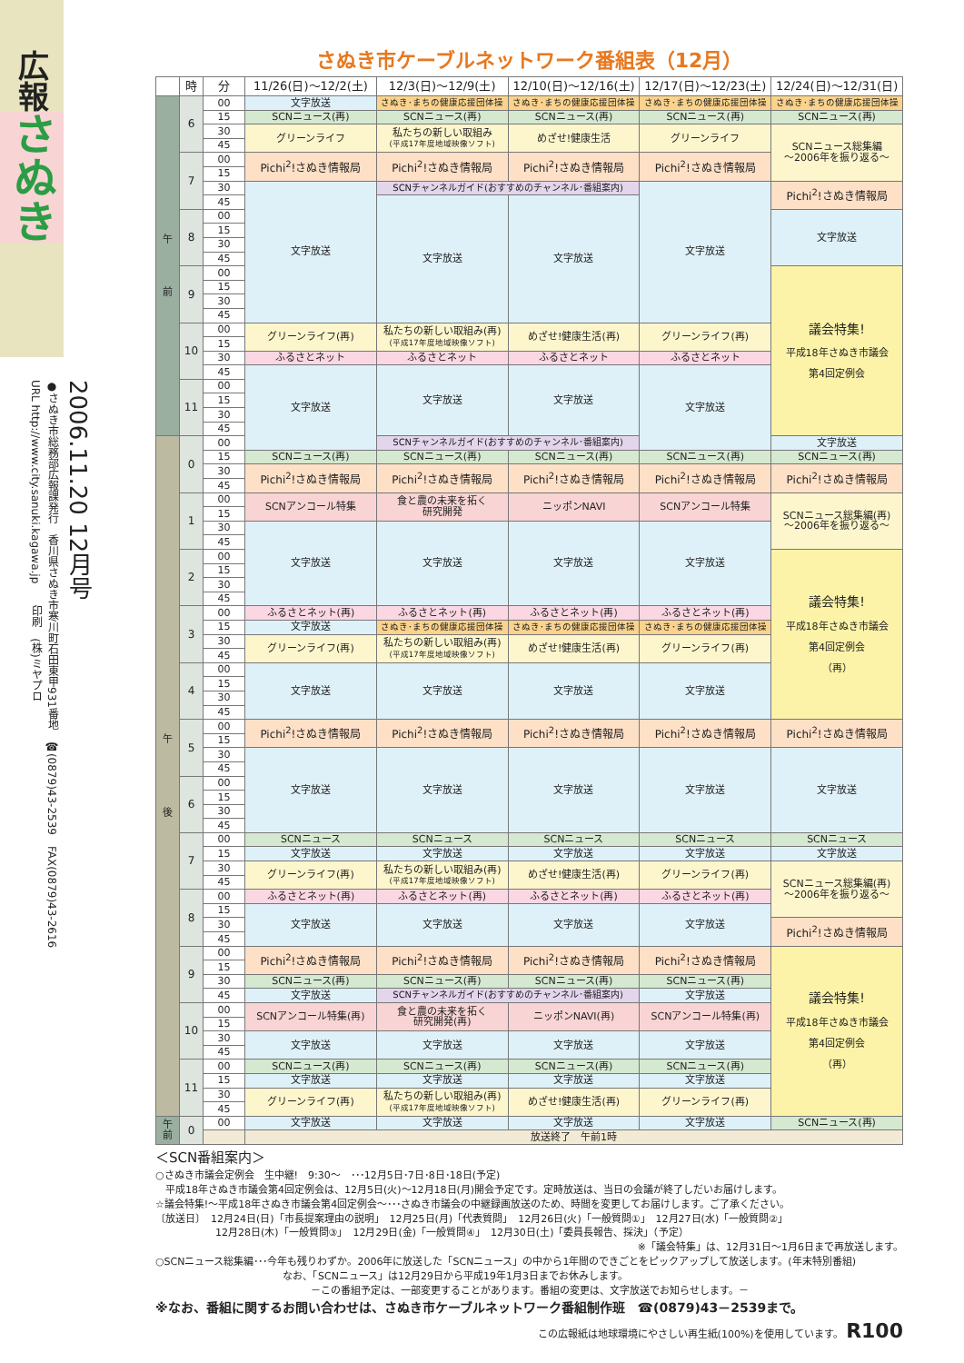広報 さぬき
2006.11.20 12月号
●さぬき市総務部広報課発行　香川県さぬき市寒川町石田東甲931番地　☎(0879)43-2539　FAX(0879)43-2616
URL http://www.city.sanuki.kagawa.jp　　印刷　(株)ミヤプロ
さぬき市ケーブルネットワーク番組表（12月）
| | 時 | 分 | 11/26(日)～12/2(土) | 12/3(日)～12/9(土) | 12/10(日)～12/16(土) | 12/17(日)～12/23(土) | 12/24(日)～12/31(日) |
| --- | --- | --- | --- | --- | --- | --- | --- |
| 午 前 | 6 | 00 | 文字放送 | さぬき･まちの健康応援団体操 | さぬき･まちの健康応援団体操 | さぬき･まちの健康応援団体操 | さぬき･まちの健康応援団体操 |
| | | 15 | SCNニュース(再) | SCNニュース(再) | SCNニュース(再) | SCNニュース(再) | SCNニュース(再) |
| | | 30 | グリーンライフ | 私たちの新しい取組み (平成17年度地域映像ソフト) | めざせ!健康生活 | グリーンライフ | SCNニュース総集編 ～2006年を振り返る～ |
| | | 45 | | | | | |
| | 7 | 00 | Pichi<sup>2</sup>!さぬき情報局 | Pichi<sup>2</sup>!さぬき情報局 | Pichi<sup>2</sup>!さぬき情報局 | Pichi<sup>2</sup>!さぬき情報局 | |
| | | 15 | | | | | |
| | | 30 | 文字放送 | SCNチャンネルガイド(おすすめのチャンネル･番組案内) | | 文字放送 | Pichi<sup>2</sup>!さぬき情報局 |
| | | 45 | | 文字放送 | 文字放送 | | |
| | 8 | 00 | | | | | 文字放送 |
| | | 15 | | | | | |
| | | 30 | | | | | |
| | | 45 | | | | | |
| | 9 | 00 | | | | | 議会特集! 平成18年さぬき市議会 第4回定例会 |
| | | 15 | | | | | |
| | | 30 | | | | | |
| | | 45 | | | | | |
| | 10 | 00 | グリーンライフ(再) | 私たちの新しい取組み(再) (平成17年度地域映像ソフト) | めざせ!健康生活(再) | グリーンライフ(再) | |
| | | 15 | | | | | |
| | | 30 | ふるさとネット | ふるさとネット | ふるさとネット | ふるさとネット | |
| | | 45 | 文字放送 | 文字放送 | 文字放送 | 文字放送 | |
| | 11 | 00 | | | | | |
| | | 15 | | | | | |
| | | 30 | | | | | |
| | | 45 | | | | | |
| 午 後 | 0 | 00 | | SCNチャンネルガイド(おすすめのチャンネル･番組案内) | | | 文字放送 |
| | | 15 | SCNニュース(再) | SCNニュース(再) | SCNニュース(再) | SCNニュース(再) | SCNニュース(再) |
| | | 30 | Pichi<sup>2</sup>!さぬき情報局 | Pichi<sup>2</sup>!さぬき情報局 | Pichi<sup>2</sup>!さぬき情報局 | Pichi<sup>2</sup>!さぬき情報局 | Pichi<sup>2</sup>!さぬき情報局 |
| | | 45 | | | | | |
| | 1 | 00 | SCNアンコール特集 | 食と農の未来を拓く 研究開発 | ニッポンNAVI | SCNアンコール特集 | SCNニュース総集編(再) ～2006年を振り返る～ |
| | | 15 | | | | | |
| | | 30 | 文字放送 | 文字放送 | 文字放送 | 文字放送 | |
| | | 45 | | | | | |
| | 2 | 00 | | | | | 議会特集! 平成18年さぬき市議会 第4回定例会 （再） |
| | | 15 | | | | | |
| | | 30 | | | | | |
| | | 45 | | | | | |
| | 3 | 00 | ふるさとネット(再) | ふるさとネット(再) | ふるさとネット(再) | ふるさとネット(再) | |
| | | 15 | 文字放送 | さぬき･まちの健康応援団体操 | さぬき･まちの健康応援団体操 | さぬき･まちの健康応援団体操 | |
| | | 30 | グリーンライフ(再) | 私たちの新しい取組み(再) (平成17年度地域映像ソフト) | めざせ!健康生活(再) | グリーンライフ(再) | |
| | | 45 | | | | | |
| | 4 | 00 | 文字放送 | 文字放送 | 文字放送 | 文字放送 | |
| | | 15 | | | | | |
| | | 30 | | | | | |
| | | 45 | | | | | |
| | 5 | 00 | Pichi<sup>2</sup>!さぬき情報局 | Pichi<sup>2</sup>!さぬき情報局 | Pichi<sup>2</sup>!さぬき情報局 | Pichi<sup>2</sup>!さぬき情報局 | Pichi<sup>2</sup>!さぬき情報局 |
| | | 15 | | | | | |
| | | 30 | 文字放送 | 文字放送 | 文字放送 | 文字放送 | 文字放送 |
| | | 45 | | | | | |
| | 6 | 00 | | | | | |
| | | 15 | | | | | |
| | | 30 | | | | | |
| | | 45 | | | | | |
| | 7 | 00 | SCNニュース | SCNニュース | SCNニュース | SCNニュース | SCNニュース |
| | | 15 | 文字放送 | 文字放送 | 文字放送 | 文字放送 | 文字放送 |
| | | 30 | グリーンライフ(再) | 私たちの新しい取組み(再) (平成17年度地域映像ソフト) | めざせ!健康生活(再) | グリーンライフ(再) | SCNニュース総集編(再) ～2006年を振り返る～ |
| | | 45 | | | | | |
| | 8 | 00 | ふるさとネット(再) | ふるさとネット(再) | ふるさとネット(再) | ふるさとネット(再) | |
| | | 15 | 文字放送 | 文字放送 | 文字放送 | 文字放送 | |
| | | 30 | | | | | Pichi<sup>2</sup>!さぬき情報局 |
| | | 45 | | | | | |
| | 9 | 00 | Pichi<sup>2</sup>!さぬき情報局 | Pichi<sup>2</sup>!さぬき情報局 | Pichi<sup>2</sup>!さぬき情報局 | Pichi<sup>2</sup>!さぬき情報局 | 議会特集! 平成18年さぬき市議会 第4回定例会 （再） |
| | | 15 | | | | | |
| | | 30 | SCNニュース(再) | SCNニュース(再) | SCNニュース(再) | SCNニュース(再) | |
| | | 45 | 文字放送 | SCNチャンネルガイド(おすすめのチャンネル･番組案内) | | 文字放送 | |
| | 10 | 00 | SCNアンコール特集(再) | 食と農の未来を拓く 研究開発(再) | ニッポンNAVI(再) | SCNアンコール特集(再) | |
| | | 15 | | | | | |
| | | 30 | 文字放送 | 文字放送 | 文字放送 | 文字放送 | |
| | | 45 | | | | | |
| | 11 | 00 | SCNニュース(再) | SCNニュース(再) | SCNニュース(再) | SCNニュース(再) | |
| | | 15 | 文字放送 | 文字放送 | 文字放送 | 文字放送 | |
| | | 30 | グリーンライフ(再) | 私たちの新しい取組み(再) (平成17年度地域映像ソフト) | めざせ!健康生活(再) | グリーンライフ(再) | |
| | | 45 | | | | | |
| 午 前 | 0 | 00 | 文字放送 | 文字放送 | 文字放送 | 文字放送 | SCNニュース(再) |
| | | | 放送終了 午前1時 | | | | |
＜SCN番組案内＞
○さぬき市議会定例会　生中継!　9:30～　･･･12月5日･7日･8日･18日(予定)
　平成18年さぬき市議会第4回定例会は、12月5日(火)～12月18日(月)開会予定です。定時放送は、当日の会議が終了しだいお届けします。
☆議会特集!～平成18年さぬき市議会第4回定例会～･･･さぬき市議会の中継録画放送のため、時間を変更してお届けします。ご了承ください。
〔放送日〕　12月24日(日)「市長提案理由の説明」　12月25日(月)「代表質問」　12月26日(火)「一般質問①」　12月27日(水)「一般質問②」
　　　　　　12月28日(木)「一般質問③」　12月29日(金)「一般質問④」　12月30日(土)「委員長報告、採決」（予定）
※「議会特集」は、12月31日～1月6日まで再放送します。
○SCNニュース総集編･･･今年も残りわずか。2006年に放送した「SCNニュース」の中から1年間のできごとをピックアップして放送します。(年末特別番組)
なお、「SCNニュース」は12月29日から平成19年1月3日までお休みします。
－この番組予定は、一部変更することがあります。番組の変更は、文字放送でお知らせします。－
※なお、番組に関するお問い合わせは、さぬき市ケーブルネットワーク番組制作班　☎(0879)43－2539まで。
この広報紙は地球環境にやさしい再生紙(100%)を使用しています。 R100